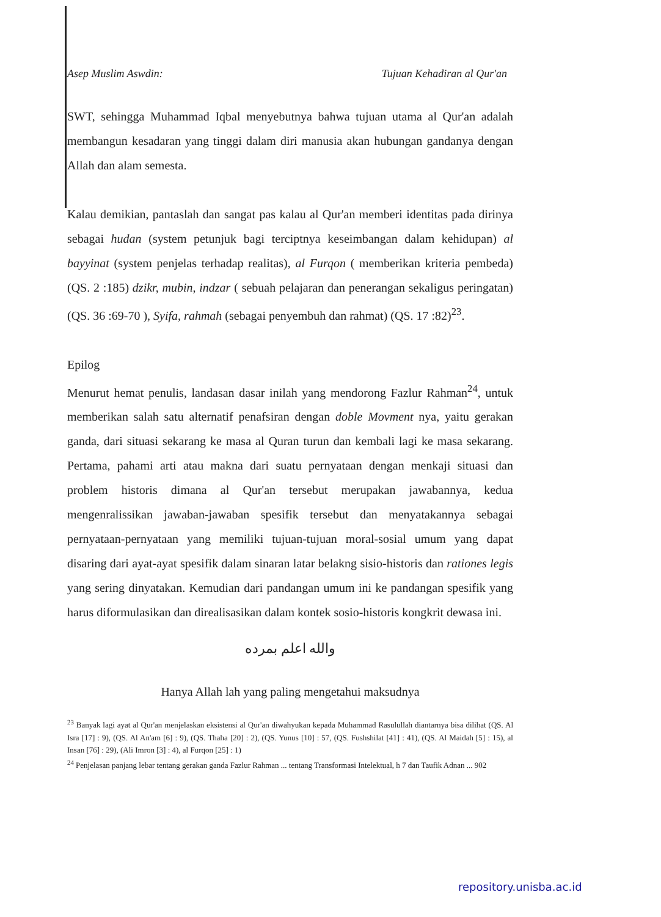Asep Muslim Aswdin: Tujuan Kehadiran al Qur'an
SWT, sehingga Muhammad Iqbal menyebutnya bahwa tujuan utama al Qur'an adalah membangun kesadaran yang tinggi dalam diri manusia akan hubungan gandanya dengan Allah dan alam semesta.
Kalau demikian, pantaslah dan sangat pas kalau al Qur'an memberi identitas pada dirinya sebagai hudan (system petunjuk bagi terciptnya keseimbangan dalam kehidupan) al bayyinat (system penjelas terhadap realitas), al Furqon ( memberikan kriteria pembeda) (QS. 2 :185) dzikr, mubin, indzar ( sebuah pelajaran dan penerangan sekaligus peringatan) (QS. 36 :69-70 ), Syifa, rahmah (sebagai penyembuh dan rahmat) (QS. 17 :82)<sup>23</sup>.
Epilog
Menurut hemat penulis, landasan dasar inilah yang mendorong Fazlur Rahman<sup>24</sup>, untuk memberikan salah satu alternatif penafsiran dengan doble Movment nya, yaitu gerakan ganda, dari situasi sekarang ke masa al Quran turun dan kembali lagi ke masa sekarang. Pertama, pahami arti atau makna dari suatu pernyataan dengan menkaji situasi dan problem historis dimana al Qur'an tersebut merupakan jawabannya, kedua mengenralissikan jawaban-jawaban spesifik tersebut dan menyatakannya sebagai pernyataan-pernyataan yang memiliki tujuan-tujuan moral-sosial umum yang dapat disaring dari ayat-ayat spesifik dalam sinaran latar belakng sisio-historis dan rationes legis yang sering dinyatakan. Kemudian dari pandangan umum ini ke pandangan spesifik yang harus diformulasikan dan direalisasikan dalam kontek sosio-historis kongkrit dewasa ini.
والله اعلم بمرده
Hanya Allah lah yang paling mengetahui maksudnya
<sup>23</sup> Banyak lagi ayat al Qur'an menjelaskan eksistensi al Qur'an diwahyukan kepada Muhammad Rasulullah diantarnya bisa dilihat (QS. Al Isra [17] : 9), (QS. Al An'am [6] : 9), (QS. Thaha [20] : 2), (QS. Yunus [10] : 57, (QS. Fushshilat [41] : 41), (QS. Al Maidah [5] : 15), al Insan [76] : 29), (Ali Imron [3] : 4), al Furqon [25] : 1)
<sup>24</sup> Penjelasan panjang lebar tentang gerakan ganda Fazlur Rahman ... tentang Transformasi Intelektual, h 7 dan Taufik Adnan ... 902
repository.unisba.ac.id